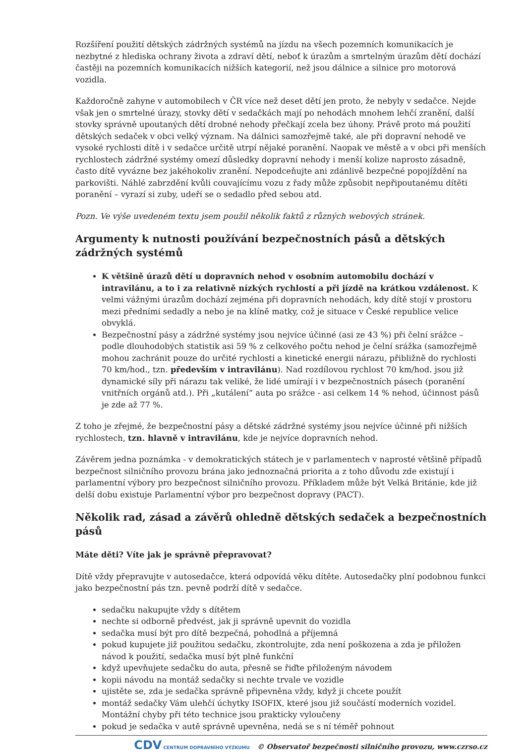Rozšíření použití dětských zádržných systémů na jízdu na všech pozemních komunikacích je nezbytné z hlediska ochrany života a zdraví dětí, neboť k úrazům a smrtelným úrazům dětí dochází častěji na pozemních komunikacích nižších kategorií, než jsou dálnice a silnice pro motorová vozidla.
Každoročně zahyne v automobilech v ČR více než deset dětí jen proto, že nebyly v sedačce. Nejde však jen o smrtelné úrazy, stovky dětí v sedačkách mají po nehodách mnohem lehčí zranění, další stovky správně upoutaných dětí drobné nehody přečkají zcela bez úhony. Právě proto má použití dětských sedaček v obci velký význam. Na dálnici samozřejmě také, ale při dopravní nehodě ve vysoké rychlosti dítě i v sedačce určitě utrpí nějaké poranění. Naopak ve městě a v obci při menších rychlostech zádržné systémy omezí důsledky dopravní nehody i menší kolize naprosto zásadně, často dítě vyvázne bez jakéhokoliv zranění. Nepodceňujte ani zdánlivě bezpečné popojíždění na parkovišti. Náhlé zabrzdění kvůli couvajícímu vozu z řady může způsobit nepřipoutanému dítěti poranění – vyrazí si zuby, udeří se o sedadlo před sebou atd.
Pozn. Ve výše uvedeném textu jsem použil několik faktů z různých webových stránek.
Argumenty k nutnosti používání bezpečnostních pásů a dětských zádržných systémů
K většině úrazů dětí u dopravních nehod v osobním automobilu dochází v intravilánu, a to i za relativně nízkých rychlostí a při jízdě na krátkou vzdálenost. K velmi vážnými úrazům dochází zejména při dopravních nehodách, kdy dítě stojí v prostoru mezi předními sedadly a nebo je na klíně matky, což je situace v České republice velice obvyklá.
Bezpečnostní pásy a zádržné systémy jsou nejvíce účinné (asi ze 43 %) při čelní srážce – podle dlouhodobých statistik asi 59 % z celkového počtu nehod je čelní srážka (samozřejmě mohou zachránit pouze do určité rychlosti a kinetické energii nárazu, přibližně do rychlosti 70 km/hod., tzn. především v intravilánu). Nad rozdílovou rychlost 70 km/hod. jsou již dynamické síly při nárazu tak veliké, že lidé umírají i v bezpečnostních pásech (poranění vnitřních orgánů atd.). Při „kutálení“ auta po srážce - asi celkem 14 % nehod, účinnost pásů je zde až 77 %.
Z toho je zřejmé, že bezpečnostní pásy a dětské zádržné systémy jsou nejvíce účinné při nižších rychlostech, tzn. hlavně v intravilánu, kde je nejvíce dopravních nehod.
Závěrem jedna poznámka - v demokratických státech je v parlamentech v naprosté většině případů bezpečnost silničního provozu brána jako jednoznačná priorita a z toho důvodu zde existují i parlamentní výbory pro bezpečnost silničního provozu. Příkladem může být Velká Británie, kde již delší dobu existuje Parlamentní výbor pro bezpečnost dopravy (PACT).
Několik rad, zásad a závěrů ohledně dětských sedaček a bezpečnostních pásů
Máte děti? Víte jak je správně přepravovat?
Dítě vždy přepravujte v autosedačce, která odpovídá věku dítěte. Autosedačky plní podobnou funkci jako bezpečnostní pás tzn. pevně podrží dítě v sedačce.
sedačku nakupujte vždy s dítětem
nechte si odborně předvést, jak ji správně upevnit do vozidla
sedačka musí být pro dítě bezpečná, pohodlná a příjemná
pokud kupujete již použitou sedačku, zkontrolujte, zda není poškozena a zda je přiložen návod k použití, sedačka musí být plně funkční
když upevňujete sedačku do auta, přesně se řiďte přiloženým návodem
kopii návodu na montáž sedačky si nechte trvale ve vozidle
ujistěte se, zda je sedačka správně připevněna vždy, když ji chcete použít
montáž sedačky Vám ulehčí úchytky ISOFIX, které jsou již součástí moderních vozidel. Montážní chyby při této technice jsou prakticky vyloučeny
pokud je sedačka v autě správně upevněna, nedá se s ní téměř pohnout
CDV CENTRUM DOPRAVNÍHO VÝZKUMU © Observatoř bezpečnosti silničního provozu, www.czrso.cz